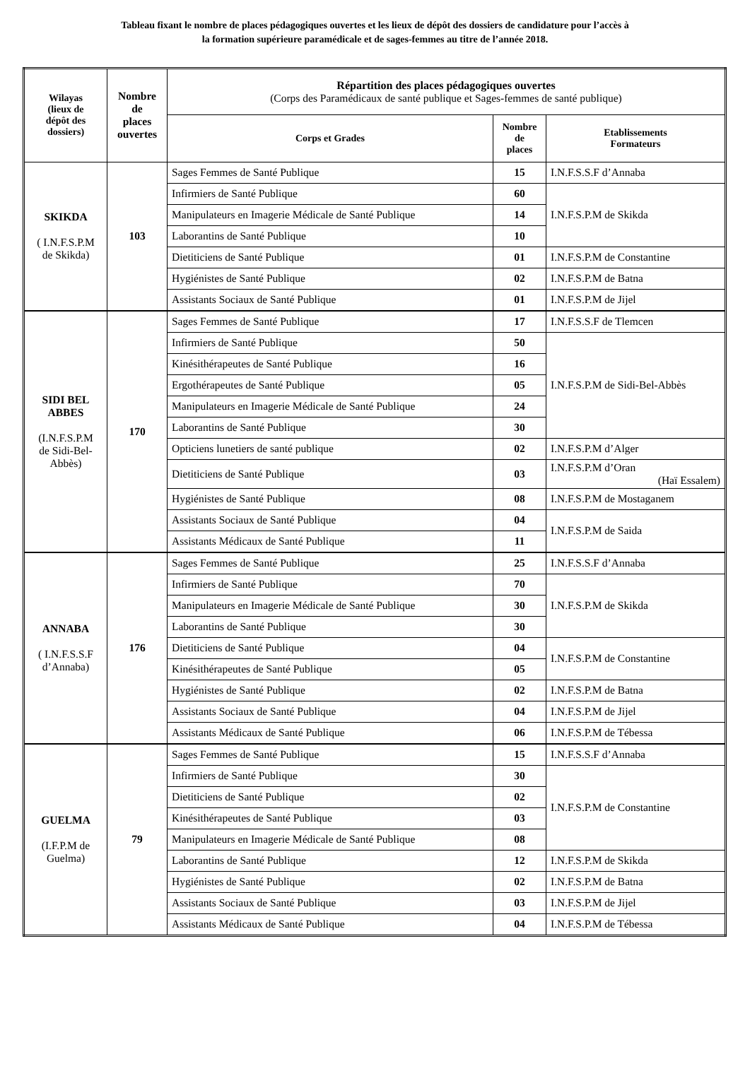Tableau fixant le nombre de places pédagogiques ouvertes et les lieux de dépôt des dossiers de candidature pour l’accès à
la formation supérieure paramédicale et de sages-femmes au titre de l’année 2018.
| Wilayas (lieux de dépôt des dossiers) | Nombre de places ouvertes | Répartition des places pédagogiques ouvertes (Corps des Paramédicaux de santé publique et Sages-femmes de santé publique) | | |
| --- | --- | --- | --- | --- |
| | | Corps et Grades | Nombre de places | Etablissements Formateurs |
| SKIKDA ( I.N.F.S.P.M de Skikda) | 103 | Sages Femmes de Santé Publique | 15 | I.N.F.S.S.F d’Annaba |
| | | Infirmiers de Santé Publique | 60 | I.N.F.S.P.M de Skikda |
| | | Manipulateurs en Imagerie Médicale de Santé Publique | 14 | |
| | | Laborantins de Santé Publique | 10 | |
| | | Dietiticiens de Santé Publique | 01 | I.N.F.S.P.M de Constantine |
| | | Hygiénistes de Santé Publique | 02 | I.N.F.S.P.M de Batna |
| | | Assistants Sociaux de Santé Publique | 01 | I.N.F.S.P.M de Jijel |
| SIDI BEL ABBES (I.N.F.S.P.M de Sidi-Bel- Abbès) | 170 | Sages Femmes de Santé Publique | 17 | I.N.F.S.S.F de Tlemcen |
| | | Infirmiers de Santé Publique | 50 | I.N.F.S.P.M de Sidi-Bel-Abbès |
| | | Kinésithérapeutes de Santé Publique | 16 | |
| | | Ergothérapeutes de Santé Publique | 05 | |
| | | Manipulateurs en Imagerie Médicale de Santé Publique | 24 | |
| | | Laborantins de Santé Publique | 30 | |
| | | Opticiens lunetiers de santé publique | 02 | I.N.F.S.P.M d’Alger |
| | | Dietiticiens de Santé Publique | 03 | I.N.F.S.P.M d’Oran (Haï Essalem) |
| | | Hygiénistes de Santé Publique | 08 | I.N.F.S.P.M de Mostaganem |
| | | Assistants Sociaux de Santé Publique | 04 | I.N.F.S.P.M de Saida |
| | | Assistants Médicaux de Santé Publique | 11 | |
| ANNABA ( I.N.F.S.S.F d’Annaba) | 176 | Sages Femmes de Santé Publique | 25 | I.N.F.S.S.F d’Annaba |
| | | Infirmiers de Santé Publique | 70 | I.N.F.S.P.M de Skikda |
| | | Manipulateurs en Imagerie Médicale de Santé Publique | 30 | |
| | | Laborantins de Santé Publique | 30 | |
| | | Dietiticiens de Santé Publique | 04 | I.N.F.S.P.M de Constantine |
| | | Kinésithérapeutes de Santé Publique | 05 | |
| | | Hygiénistes de Santé Publique | 02 | I.N.F.S.P.M de Batna |
| | | Assistants Sociaux de Santé Publique | 04 | I.N.F.S.P.M de Jijel |
| | | Assistants Médicaux de Santé Publique | 06 | I.N.F.S.P.M de Tébessa |
| GUELMA (I.F.P.M de Guelma) | 79 | Sages Femmes de Santé Publique | 15 | I.N.F.S.S.F d’Annaba |
| | | Infirmiers de Santé Publique | 30 | I.N.F.S.P.M de Constantine |
| | | Dietiticiens de Santé Publique | 02 | |
| | | Kinésithérapeutes de Santé Publique | 03 | |
| | | Manipulateurs en Imagerie Médicale de Santé Publique | 08 | |
| | | Laborantins de Santé Publique | 12 | I.N.F.S.P.M de Skikda |
| | | Hygiénistes de Santé Publique | 02 | I.N.F.S.P.M de Batna |
| | | Assistants Sociaux de Santé Publique | 03 | I.N.F.S.P.M de Jijel |
| | | Assistants Médicaux de Santé Publique | 04 | I.N.F.S.P.M de Tébessa |